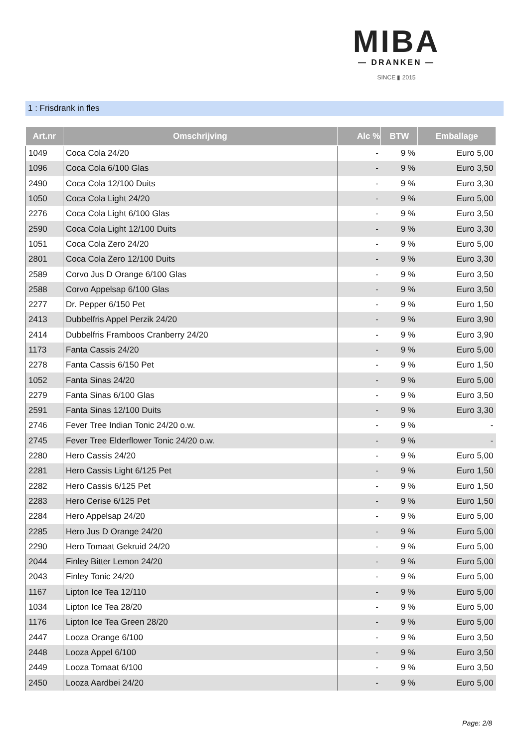MIBA
— DRANKEN —
SINCE ▮ 2015
1 : Frisdrank in fles
| Art.nr | Omschrijving | Alc % | BTW | Emballage |
| --- | --- | --- | --- | --- |
| 1049 | Coca Cola 24/20 | - | 9 % | Euro 5,00 |
| 1096 | Coca Cola 6/100 Glas | - | 9 % | Euro 3,50 |
| 2490 | Coca Cola 12/100 Duits | - | 9 % | Euro 3,30 |
| 1050 | Coca Cola Light 24/20 | - | 9 % | Euro 5,00 |
| 2276 | Coca Cola Light 6/100 Glas | - | 9 % | Euro 3,50 |
| 2590 | Coca Cola Light 12/100 Duits | - | 9 % | Euro 3,30 |
| 1051 | Coca Cola Zero 24/20 | - | 9 % | Euro 5,00 |
| 2801 | Coca Cola Zero 12/100 Duits | - | 9 % | Euro 3,30 |
| 2589 | Corvo Jus D Orange 6/100 Glas | - | 9 % | Euro 3,50 |
| 2588 | Corvo Appelsap 6/100 Glas | - | 9 % | Euro 3,50 |
| 2277 | Dr. Pepper 6/150 Pet | - | 9 % | Euro 1,50 |
| 2413 | Dubbelfris Appel Perzik 24/20 | - | 9 % | Euro 3,90 |
| 2414 | Dubbelfris Framboos Cranberry 24/20 | - | 9 % | Euro 3,90 |
| 1173 | Fanta Cassis 24/20 | - | 9 % | Euro 5,00 |
| 2278 | Fanta Cassis 6/150 Pet | - | 9 % | Euro 1,50 |
| 1052 | Fanta Sinas 24/20 | - | 9 % | Euro 5,00 |
| 2279 | Fanta Sinas 6/100 Glas | - | 9 % | Euro 3,50 |
| 2591 | Fanta Sinas 12/100 Duits | - | 9 % | Euro 3,30 |
| 2746 | Fever Tree Indian Tonic 24/20 o.w. | - | 9 % | - |
| 2745 | Fever Tree Elderflower Tonic 24/20 o.w. | - | 9 % | - |
| 2280 | Hero Cassis 24/20 | - | 9 % | Euro 5,00 |
| 2281 | Hero Cassis Light 6/125 Pet | - | 9 % | Euro 1,50 |
| 2282 | Hero Cassis 6/125 Pet | - | 9 % | Euro 1,50 |
| 2283 | Hero Cerise 6/125 Pet | - | 9 % | Euro 1,50 |
| 2284 | Hero Appelsap 24/20 | - | 9 % | Euro 5,00 |
| 2285 | Hero Jus D Orange 24/20 | - | 9 % | Euro 5,00 |
| 2290 | Hero Tomaat Gekruid 24/20 | - | 9 % | Euro 5,00 |
| 2044 | Finley Bitter Lemon 24/20 | - | 9 % | Euro 5,00 |
| 2043 | Finley Tonic 24/20 | - | 9 % | Euro 5,00 |
| 1167 | Lipton Ice Tea 12/110 | - | 9 % | Euro 5,00 |
| 1034 | Lipton Ice Tea 28/20 | - | 9 % | Euro 5,00 |
| 1176 | Lipton Ice Tea Green 28/20 | - | 9 % | Euro 5,00 |
| 2447 | Looza Orange 6/100 | - | 9 % | Euro 3,50 |
| 2448 | Looza Appel 6/100 | - | 9 % | Euro 3,50 |
| 2449 | Looza Tomaat 6/100 | - | 9 % | Euro 3,50 |
| 2450 | Looza Aardbei 24/20 | - | 9 % | Euro 5,00 |
Page: 2/8